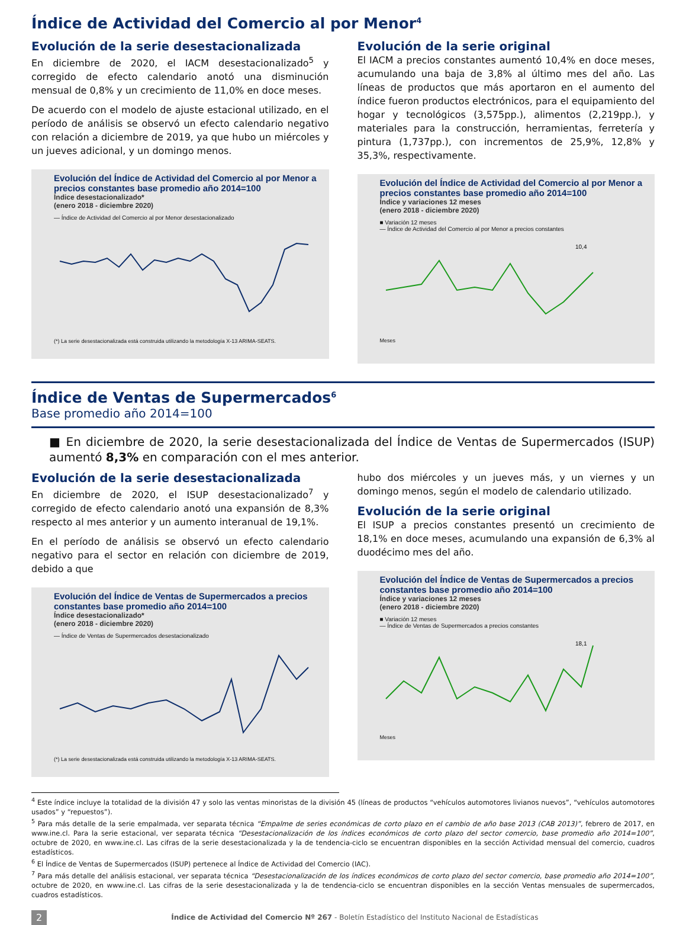Índice de Actividad del Comercio al por Menor<sup>4</sup>
Evolución de la serie desestacionalizada
En diciembre de 2020, el IACM desestacionalizado<sup>5</sup> y corregido de efecto calendario anotó una disminución mensual de 0,8% y un crecimiento de 11,0% en doce meses.
De acuerdo con el modelo de ajuste estacional utilizado, en el período de análisis se observó un efecto calendario negativo con relación a diciembre de 2019, ya que hubo un miércoles y un jueves adicional, y un domingo menos.
Evolución del Índice de Actividad del Comercio al por Menor a precios constantes base promedio año 2014=100
Índice desestacionalizado*
(enero 2018 - diciembre 2020)
— Índice de Actividad del Comercio al por Menor desestacionalizado
(*) La serie desestacionalizada está construida utilizando la metodología X-13 ARIMA-SEATS.
Evolución de la serie original
El IACM a precios constantes aumentó 10,4% en doce meses, acumulando una baja de 3,8% al último mes del año. Las líneas de productos que más aportaron en el aumento del índice fueron productos electrónicos, para el equipamiento del hogar y tecnológicos (3,575pp.), alimentos (2,219pp.), y materiales para la construcción, herramientas, ferretería y pintura (1,737pp.), con incrementos de 25,9%, 12,8% y 35,3%, respectivamente.
Evolución del Índice de Actividad del Comercio al por Menor a precios constantes base promedio año 2014=100
Índice y variaciones 12 meses
(enero 2018 - diciembre 2020)
■ Variación 12 meses
— Índice de Actividad del Comercio al por Menor a precios constantes
10,4
Meses
Índice de Ventas de Supermercados<sup>6</sup>
Base promedio año 2014=100
■ En diciembre de 2020, la serie desestacionalizada del Índice de Ventas de Supermercados (ISUP) aumentó 8,3% en comparación con el mes anterior.
Evolución de la serie desestacionalizada
En diciembre de 2020, el ISUP desestacionalizado<sup>7</sup> y corregido de efecto calendario anotó una expansión de 8,3% respecto al mes anterior y un aumento interanual de 19,1%.
En el período de análisis se observó un efecto calendario negativo para el sector en relación con diciembre de 2019, debido a que
Evolución del Índice de Ventas de Supermercados a precios constantes base promedio año 2014=100
Índice desestacionalizado*
(enero 2018 - diciembre 2020)
— Índice de Ventas de Supermercados desestacionalizado
(*) La serie desestacionalizada está construida utilizando la metodología X-13 ARIMA-SEATS.
hubo dos miércoles y un jueves más, y un viernes y un domingo menos, según el modelo de calendario utilizado.
Evolución de la serie original
El ISUP a precios constantes presentó un crecimiento de 18,1% en doce meses, acumulando una expansión de 6,3% al duodécimo mes del año.
Evolución del Índice de Ventas de Supermercados a precios constantes base promedio año 2014=100
Índice y variaciones 12 meses
(enero 2018 - diciembre 2020)
■ Variación 12 meses
— Índice de Ventas de Supermercados a precios constantes
18,1
Meses
<sup>4</sup> Este índice incluye la totalidad de la división 47 y solo las ventas minoristas de la división 45 (líneas de productos “vehículos automotores livianos nuevos”, “vehículos automotores usados” y “repuestos”).
<sup>5</sup> Para más detalle de la serie empalmada, ver separata técnica “Empalme de series económicas de corto plazo en el cambio de año base 2013 (CAB 2013)”, febrero de 2017, en www.ine.cl. Para la serie estacional, ver separata técnica “Desestacionalización de los índices económicos de corto plazo del sector comercio, base promedio año 2014=100”, octubre de 2020, en www.ine.cl. Las cifras de la serie desestacionalizada y la de tendencia-ciclo se encuentran disponibles en la sección Actividad mensual del comercio, cuadros estadísticos.
<sup>6</sup> El Índice de Ventas de Supermercados (ISUP) pertenece al Índice de Actividad del Comercio (IAC).
<sup>7</sup> Para más detalle del análisis estacional, ver separata técnica “Desestacionalización de los índices económicos de corto plazo del sector comercio, base promedio año 2014=100”, octubre de 2020, en www.ine.cl. Las cifras de la serie desestacionalizada y la de tendencia-ciclo se encuentran disponibles en la sección Ventas mensuales de supermercados, cuadros estadísticos.
2 Índice de Actividad del Comercio Nº 267 - Boletín Estadístico del Instituto Nacional de Estadísticas